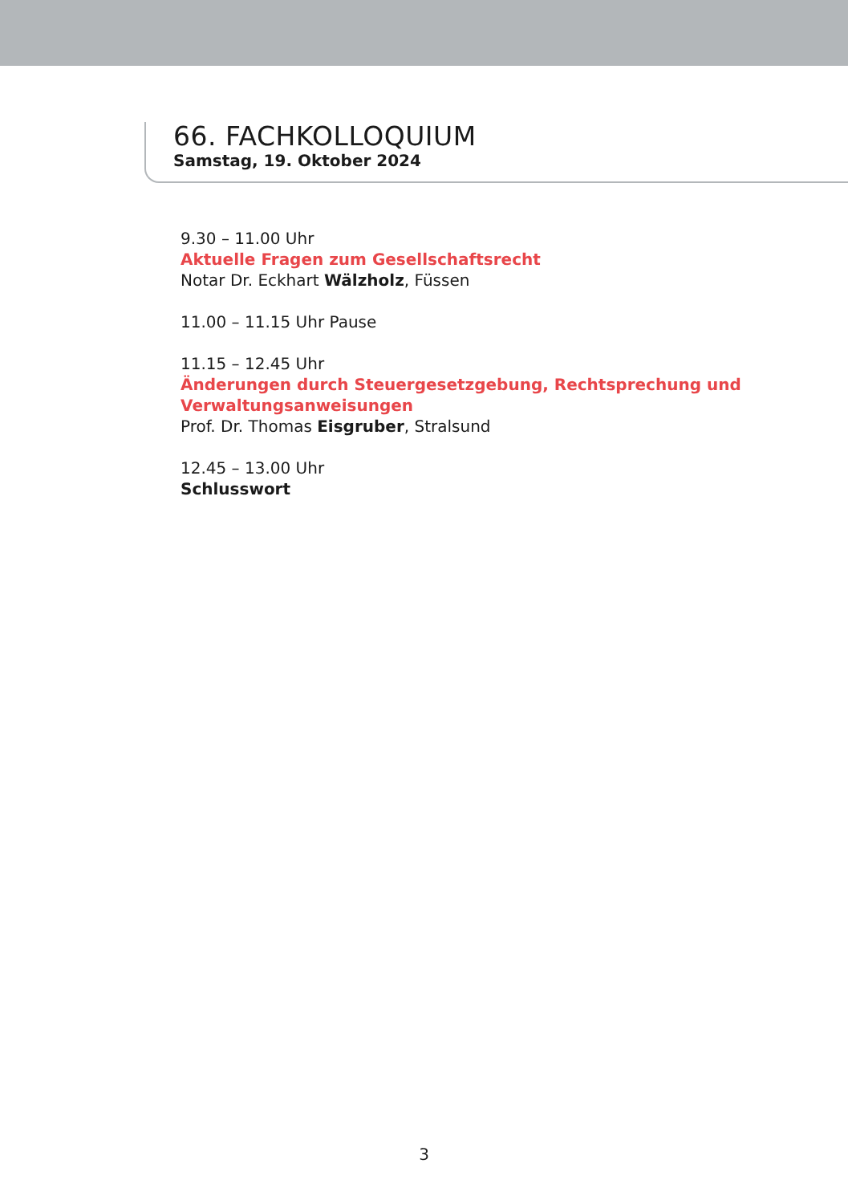66. FACHKOLLOQUIUM
Samstag, 19. Oktober 2024
9.30 – 11.00 Uhr
Aktuelle Fragen zum Gesellschaftsrecht
Notar Dr. Eckhart Wälzholz, Füssen
11.00 – 11.15 Uhr Pause
11.15 – 12.45 Uhr
Änderungen durch Steuergesetzgebung, Rechtsprechung und
Verwaltungsanweisungen
Prof. Dr. Thomas Eisgruber, Stralsund
12.45 – 13.00 Uhr
Schlusswort
3